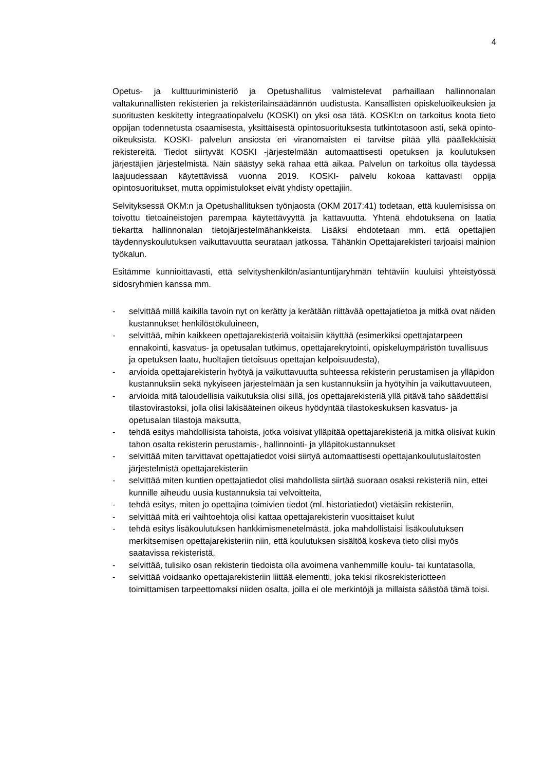4
Opetus- ja kulttuuriministeriö ja Opetushallitus valmistelevat parhaillaan hallinnonalan valtakunnallisten rekisterien ja rekisterilainsäädännön uudistusta. Kansallisten opiskeluoikeuksien ja suoritusten keskitetty integraatiopalvelu (KOSKI) on yksi osa tätä. KOSKI:n on tarkoitus koota tieto oppijan todennetusta osaamisesta, yksittäisestä opintosuorituksesta tutkintotasoon asti, sekä opinto-oikeuksista. KOSKI- palvelun ansiosta eri viranomaisten ei tarvitse pitää yllä päällekkäisiä rekistereitä. Tiedot siirtyvät KOSKI -järjestelmään automaattisesti opetuksen ja koulutuksen järjestäjien järjestelmistä. Näin säästyy sekä rahaa että aikaa. Palvelun on tarkoitus olla täydessä laajuudessaan käytettävissä vuonna 2019. KOSKI- palvelu kokoaa kattavasti oppija opintosuoritukset, mutta oppimistulokset eivät yhdisty opettajiin.
Selvityksessä OKM:n ja Opetushallituksen työnjaosta (OKM 2017:41) todetaan, että kuulemisissa on toivottu tietoaineistojen parempaa käytettävyyttä ja kattavuutta. Yhtenä ehdotuksena on laatia tiekartta hallinnonalan tietojärjestelmähankkeista. Lisäksi ehdotetaan mm. että opettajien täydennyskoulutuksen vaikuttavuutta seurataan jatkossa. Tähänkin Opettajarekisteri tarjoaisi mainion työkalun.
Esitämme kunnioittavasti, että selvityshenkilön/asiantuntijaryhmän tehtäviin kuuluisi yhteistyössä sidosryhmien kanssa mm.
- selvittää millä kaikilla tavoin nyt on kerätty ja kerätään riittävää opettajatietoa ja mitkä ovat näiden kustannukset henkilöstökuluineen,
- selvittää, mihin kaikkeen opettajarekisteriä voitaisiin käyttää (esimerkiksi opettajatarpeen ennakointi, kasvatus- ja opetusalan tutkimus, opettajarekrytointi, opiskeluympäristön tuvallisuus ja opetuksen laatu, huoltajien tietoisuus opettajan kelpoisuudesta),
- arvioida opettajarekisterin hyötyä ja vaikuttavuutta suhteessa rekisterin perustamisen ja ylläpidon kustannuksiin sekä nykyiseen järjestelmään ja sen kustannuksiin ja hyötyihin ja vaikuttavuuteen,
- arvioida mitä taloudellisia vaikutuksia olisi sillä, jos opettajarekisteriä yllä pitävä taho säädettäisi tilastovirastoksi, jolla olisi lakisääteinen oikeus hyödyntää tilastokeskuksen kasvatus- ja opetusalan tilastoja maksutta,
- tehdä esitys mahdollisista tahoista, jotka voisivat ylläpitää opettajarekisteriä ja mitkä olisivat kukin tahon osalta rekisterin perustamis-, hallinnointi- ja ylläpitokustannukset
- selvittää miten tarvittavat opettajatiedot voisi siirtyä automaattisesti opettajankoulutuslaitosten järjestelmistä opettajarekisteriin
- selvittää miten kuntien opettajatiedot olisi mahdollista siirtää suoraan osaksi rekisteriä niin, ettei kunnille aiheudu uusia kustannuksia tai velvoitteita,
- tehdä esitys, miten jo opettajina toimivien tiedot (ml. historiatiedot) vietäisiin rekisteriin,
- selvittää mitä eri vaihtoehtoja olisi kattaa opettajarekisterin vuosittaiset kulut
- tehdä esitys lisäkoulutuksen hankkimismenetelmästä, joka mahdollistaisi lisäkoulutuksen merkitsemisen opettajarekisteriin niin, että koulutuksen sisältöä koskeva tieto olisi myös saatavissa rekisteristä,
- selvittää, tulisiko osan rekisterin tiedoista olla avoimena vanhemmille koulu- tai kuntatasolla,
- selvittää voidaanko opettajarekisteriin liittää elementti, joka tekisi rikosrekisteriotteen toimittamisen tarpeettomaksi niiden osalta, joilla ei ole merkintöjä ja millaista säästöä tämä toisi.